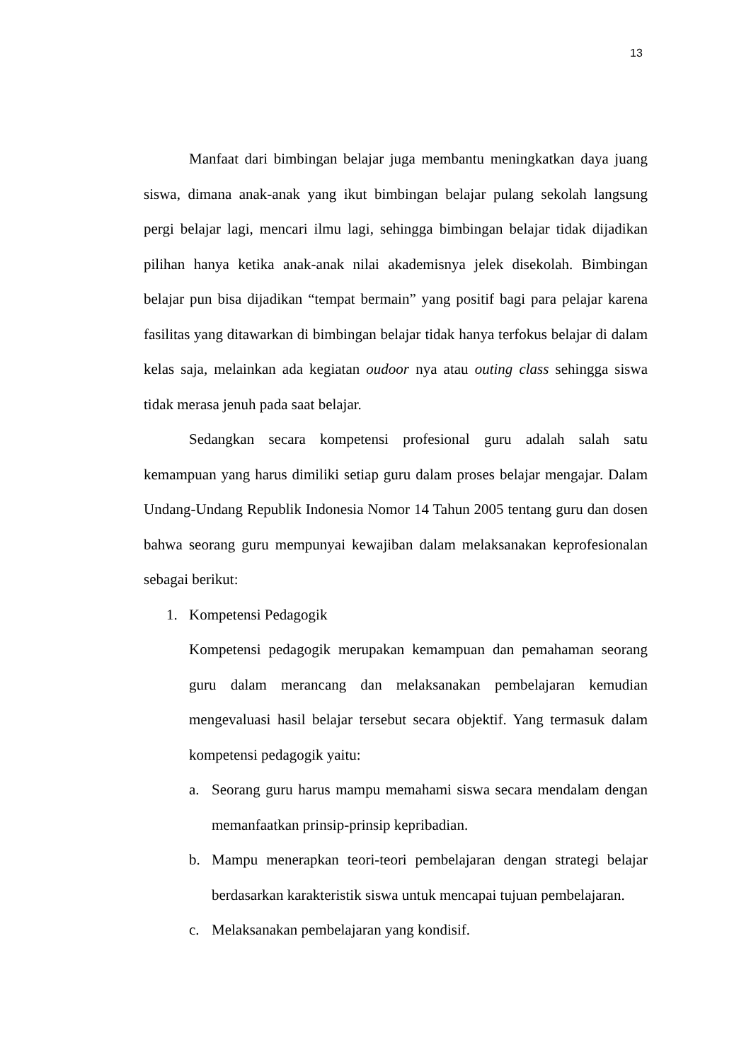13
Manfaat dari bimbingan belajar juga membantu meningkatkan daya juang siswa, dimana anak-anak yang ikut bimbingan belajar pulang sekolah langsung pergi belajar lagi, mencari ilmu lagi, sehingga bimbingan belajar tidak dijadikan pilihan hanya ketika anak-anak nilai akademisnya jelek disekolah. Bimbingan belajar pun bisa dijadikan “tempat bermain” yang positif bagi para pelajar karena fasilitas yang ditawarkan di bimbingan belajar tidak hanya terfokus belajar di dalam kelas saja, melainkan ada kegiatan oudoor nya atau outing class sehingga siswa tidak merasa jenuh pada saat belajar.
Sedangkan secara kompetensi profesional guru adalah salah satu kemampuan yang harus dimiliki setiap guru dalam proses belajar mengajar. Dalam Undang-Undang Republik Indonesia Nomor 14 Tahun 2005 tentang guru dan dosen bahwa seorang guru mempunyai kewajiban dalam melaksanakan keprofesionalan sebagai berikut:
1. Kompetensi Pedagogik
Kompetensi pedagogik merupakan kemampuan dan pemahaman seorang guru dalam merancang dan melaksanakan pembelajaran kemudian mengevaluasi hasil belajar tersebut secara objektif. Yang termasuk dalam kompetensi pedagogik yaitu:
a. Seorang guru harus mampu memahami siswa secara mendalam dengan memanfaatkan prinsip-prinsip kepribadian.
b. Mampu menerapkan teori-teori pembelajaran dengan strategi belajar berdasarkan karakteristik siswa untuk mencapai tujuan pembelajaran.
c. Melaksanakan pembelajaran yang kondisif.